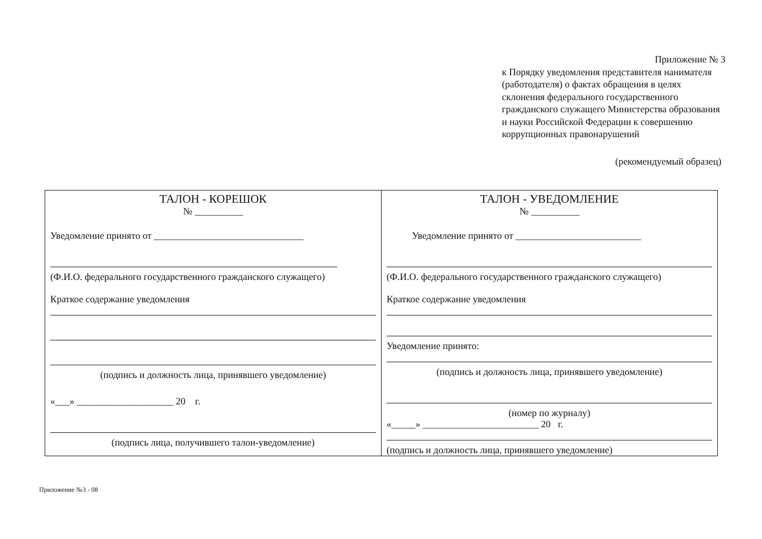Приложение № 3
к Порядку уведомления представителя нанимателя (работодателя) о фактах обращения в целях склонения федерального государственного гражданского служащего Министерства образования и науки Российской Федерации к совершению коррупционных правонарушений
(рекомендуемый образец)
| ТАЛОН - КОРЕШОК № __________ Уведомление принято от _______________________________ (Ф.И.О. федерального государственного гражданского служащего) Краткое содержание уведомления (подпись и должность лица, принявшего уведомление) «___» ____________________ 20 г. (подпись лица, получившего талон-уведомление) | ТАЛОН - УВЕДОМЛЕНИЕ № __________ Уведомление принято от __________________________ (Ф.И.О. федерального государственного гражданского служащего) Краткое содержание уведомления Уведомление принято: (подпись и должность лица, принявшего уведомление) (номер по журналу) «_____» ________________________ 20 г. (подпись и должность лица, принявшего уведомление) |
Приложение №3 - 08